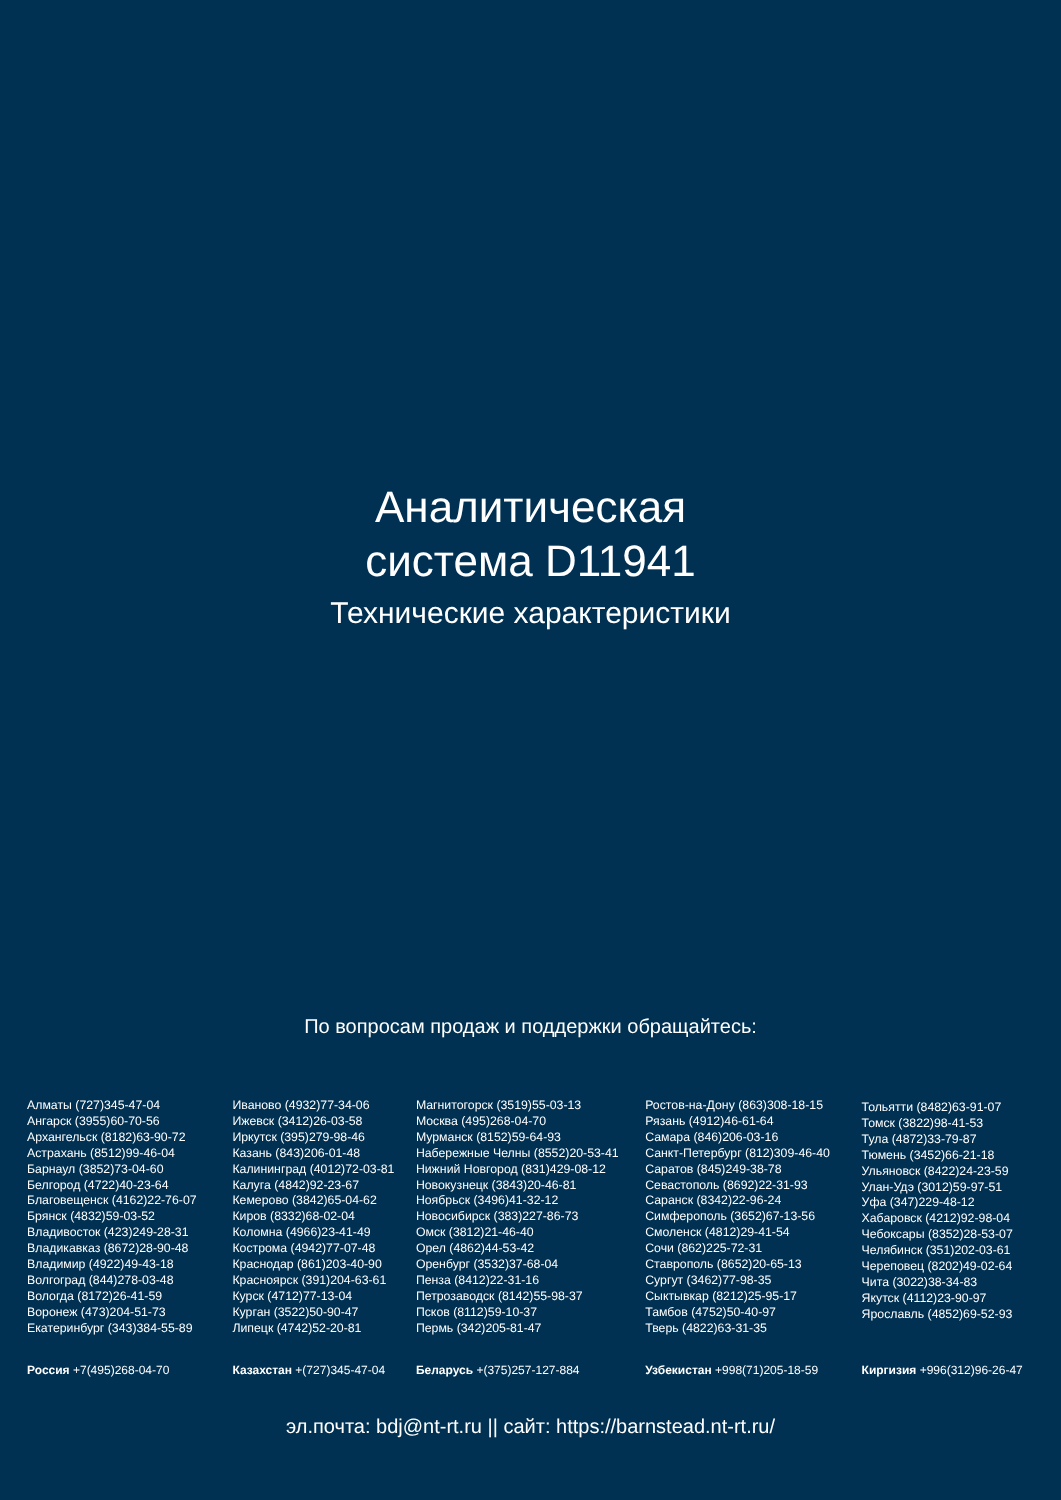Аналитическая
система D11941
Технические характеристики
По вопросам продаж и поддержки обращайтесь:
Алматы (727)345-47-04
Ангарск (3955)60-70-56
Архангельск (8182)63-90-72
Астрахань (8512)99-46-04
Барнаул (3852)73-04-60
Белгород (4722)40-23-64
Благовещенск (4162)22-76-07
Брянск (4832)59-03-52
Владивосток (423)249-28-31
Владикавказ (8672)28-90-48
Владимир (4922)49-43-18
Волгоград (844)278-03-48
Вологда (8172)26-41-59
Воронеж (473)204-51-73
Екатеринбург (343)384-55-89
Иваново (4932)77-34-06
Ижевск (3412)26-03-58
Иркутск (395)279-98-46
Казань (843)206-01-48
Калининград (4012)72-03-81
Калуга (4842)92-23-67
Кемерово (3842)65-04-62
Киров (8332)68-02-04
Коломна (4966)23-41-49
Кострома (4942)77-07-48
Краснодар (861)203-40-90
Красноярск (391)204-63-61
Курск (4712)77-13-04
Курган (3522)50-90-47
Липецк (4742)52-20-81
Магнитогорск (3519)55-03-13
Москва (495)268-04-70
Мурманск (8152)59-64-93
Набережные Челны (8552)20-53-41
Нижний Новгород (831)429-08-12
Новокузнецк (3843)20-46-81
Ноябрьск (3496)41-32-12
Новосибирск (383)227-86-73
Омск (3812)21-46-40
Орел (4862)44-53-42
Оренбург (3532)37-68-04
Пенза (8412)22-31-16
Петрозаводск (8142)55-98-37
Псков (8112)59-10-37
Пермь (342)205-81-47
Ростов-на-Дону (863)308-18-15
Рязань (4912)46-61-64
Самара (846)206-03-16
Санкт-Петербург (812)309-46-40
Саратов (845)249-38-78
Севастополь (8692)22-31-93
Саранск (8342)22-96-24
Симферополь (3652)67-13-56
Смоленск (4812)29-41-54
Сочи (862)225-72-31
Ставрополь (8652)20-65-13
Сургут (3462)77-98-35
Сыктывкар (8212)25-95-17
Тамбов (4752)50-40-97
Тверь (4822)63-31-35
Тольятти (8482)63-91-07
Томск (3822)98-41-53
Тула (4872)33-79-87
Тюмень (3452)66-21-18
Ульяновск (8422)24-23-59
Улан-Удэ (3012)59-97-51
Уфа (347)229-48-12
Хабаровск (4212)92-98-04
Чебоксары (8352)28-53-07
Челябинск (351)202-03-61
Череповец (8202)49-02-64
Чита (3022)38-34-83
Якутск (4112)23-90-97
Ярославль (4852)69-52-93
Россия +7(495)268-04-70 Казахстан +(727)345-47-04 Беларусь +(375)257-127-884 Узбекистан +998(71)205-18-59 Киргизия +996(312)96-26-47
эл.почта: bdj@nt-rt.ru || сайт: https://barnstead.nt-rt.ru/